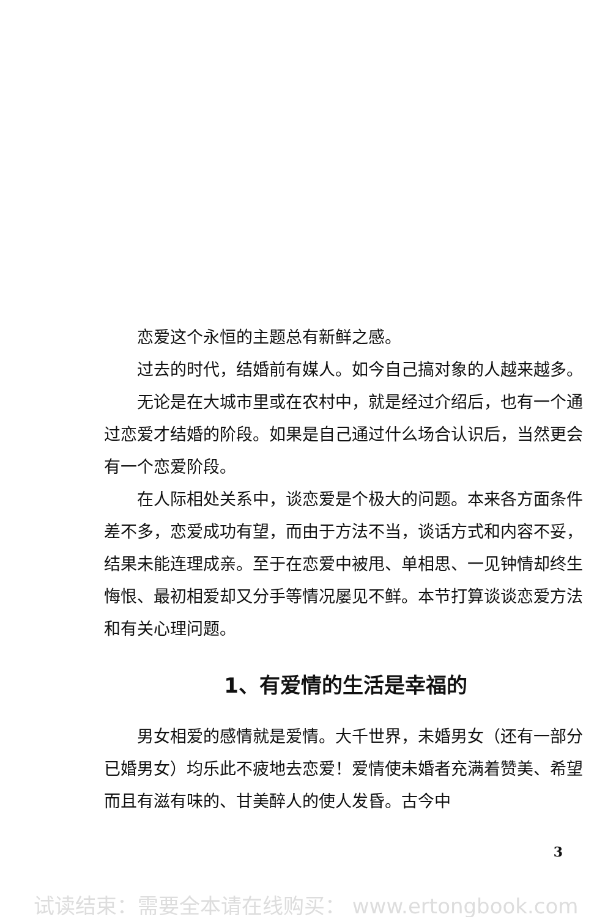恋爱这个永恒的主题总有新鲜之感。
过去的时代，结婚前有媒人。如今自己搞对象的人越来越多。
无论是在大城市里或在农村中，就是经过介绍后，也有一个通过恋爱才结婚的阶段。如果是自己通过什么场合认识后，当然更会有一个恋爱阶段。
在人际相处关系中，谈恋爱是个极大的问题。本来各方面条件差不多，恋爱成功有望，而由于方法不当，谈话方式和内容不妥，结果未能连理成亲。至于在恋爱中被甩、单相思、一见钟情却终生悔恨、最初相爱却又分手等情况屡见不鲜。本节打算谈谈恋爱方法和有关心理问题。
1、有爱情的生活是幸福的
男女相爱的感情就是爱情。大千世界，未婚男女（还有一部分已婚男女）均乐此不疲地去恋爱！爱情使未婚者充满着赞美、希望而且有滋有味的、甘美醉人的使人发昏。古今中
3
试读结束：需要全本请在线购买： www.ertongbook.com